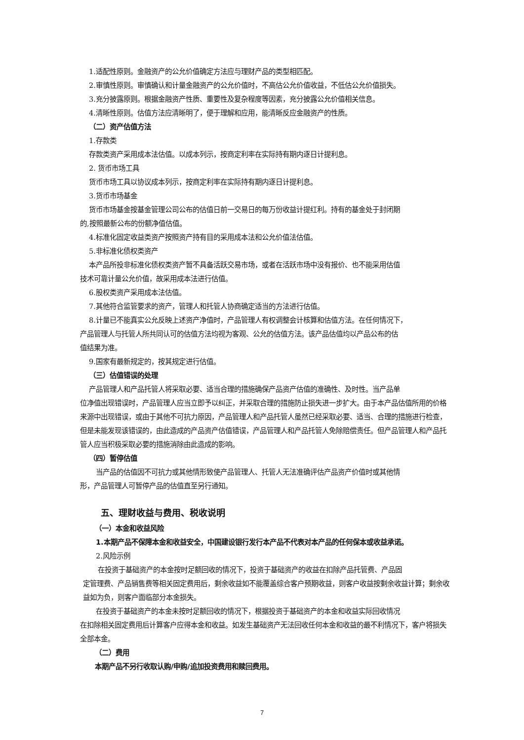1.适配性原则。金融资产的公允价值确定方法应与理财产品的类型相匹配。
2.审慎性原则。审慎确认和计量金融资产的公允价值时，不高估公允价值收益，不低估公允价值损失。
3.充分披露原则。根据金融资产性质、重要性及复杂程度等因素，充分披露公允价值相关信息。
4.清晰性原则。估值方法应清晰明了，便于理解和应用，能清晰反应金融资产的性质。
（二）资产估值方法
1.存款类
存款类资产采用成本法估值。以成本列示，按商定利率在实际持有期内逐日计提利息。
2. 货币市场工具
货币市场工具以协议成本列示，按商定利率在实际持有期内逐日计提利息。
3.货币市场基金
货币市场基金按基金管理公司公布的估值日前一交易日的每万份收益计提红利。持有的基金处于封闭期
的,按照最新公布的份额净值估值。
4.标准化固定收益类资产按照资产持有目的采用成本法和公允价值法估值。
5.非标准化债权类资产
本产品所投非标准化债权类资产暂不具备活跃交易市场，或者在活跃市场中没有报价、也不能采用估值
技术可靠计量公允价值，故采用成本法进行估值。
6.股权类资产采用成本法估值。
7.其他符合监管要求的资产，管理人和托管人协商确定适当的方法进行估值。
8.计量已不能真实公允反映上述资产净值时，产品管理人有权调整会计核算和估值方法。在任何情况下，
产品管理人与托管人所共同认可的估值方法均视为客观、公允的估值方法。该产品估值均以产品公布的估
值结果为准。
9.国家有最新规定的，按其规定进行估值。
（三）估值错误的处理
产品管理人和产品托管人将采取必要、适当合理的措施确保产品资产估值的准确性、及时性。当产品单
位净值出现错误时，产品管理人应当立即予以纠正，并采取合理的措施防止损失进一步扩大。由于本产品估值所用的价格来源中出现错误，或由于其他不可抗力原因，产品管理人和产品托管人虽然已经采取必要、适当、合理的措施进行检查，但是未能发现该错误的，由此造成的产品资产估值错误，产品管理人和产品托管人免除赔偿责任。但产品管理人和产品托管人应当积极采取必要的措施消除由此造成的影响。
（四）暂停估值
当产品的估值因不可抗力或其他情形致使产品管理人、托管人无法准确评估产品资产价值时或其他情
形，产品管理人可暂停产品的估值直至另行通知。
五、理财收益与费用、税收说明
（一）本金和收益风险
1.本期产品不保障本金和收益安全，中国建设银行发行本产品不代表对本产品的任何保本或收益承诺。
2.风险示例
在投资于基础资产的本金按时足额回收的情况下，投资于基础资产的收益在扣除产品托管费、产品固
定管理费、产品销售费等相关固定费用后，剩余收益如不能覆盖综合客户预期收益，则客户收益按剩余收益计算；剩余收益如为负，则客户面临部分本金损失。
在投资于基础资产的本金未按时足额回收的情况下，根据投资于基础资产的本金和收益实际回收情况
在扣除相关固定费用后计算客户应得本金和收益。如发生基础资产无法回收任何本金和收益的最不利情况下，客户将损失全部本金。
（二）费用
本期产品不另行收取认购/申购/追加投资费用和赎回费用。
7